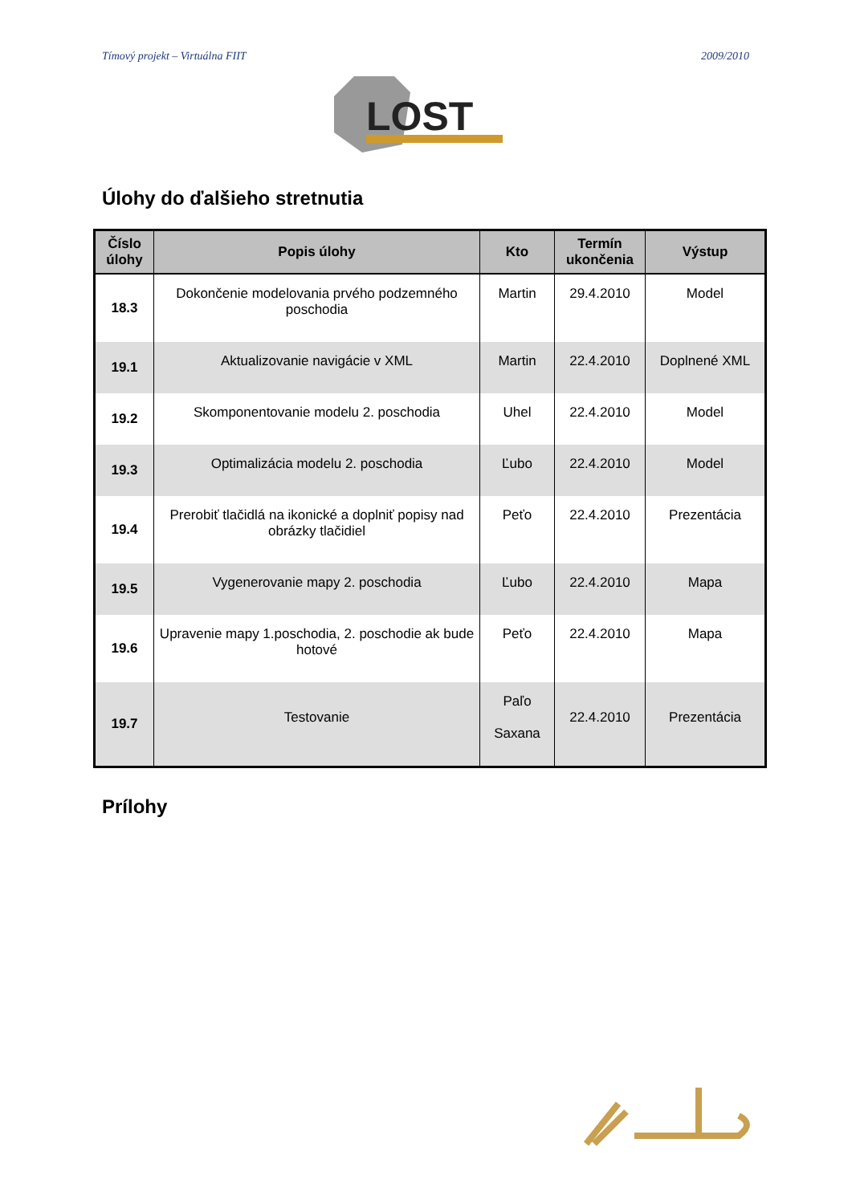Tímový projekt – Virtuálna FIIT 2009/2010
LOST
Úlohy do ďalšieho stretnutia
| Číslo úlohy | Popis úlohy | Kto | Termín ukončenia | Výstup |
| --- | --- | --- | --- | --- |
| 18.3 | Dokončenie modelovania prvého podzemného poschodia | Martin | 29.4.2010 | Model |
| 19.1 | Aktualizovanie navigácie v XML | Martin | 22.4.2010 | Doplnené XML |
| 19.2 | Skomponentovanie modelu 2. poschodia | Uhel | 22.4.2010 | Model |
| 19.3 | Optimalizácia modelu 2. poschodia | Ľubo | 22.4.2010 | Model |
| 19.4 | Prerobiť tlačidlá na ikonické a doplniť popisy nad obrázky tlačidiel | Peťo | 22.4.2010 | Prezentácia |
| 19.5 | Vygenerovanie mapy 2. poschodia | Ľubo | 22.4.2010 | Mapa |
| 19.6 | Upravenie mapy 1.poschodia, 2. poschodie ak bude hotové | Peťo | 22.4.2010 | Mapa |
| 19.7 | Testovanie | Paľo Saxana | 22.4.2010 | Prezentácia |
Prílohy